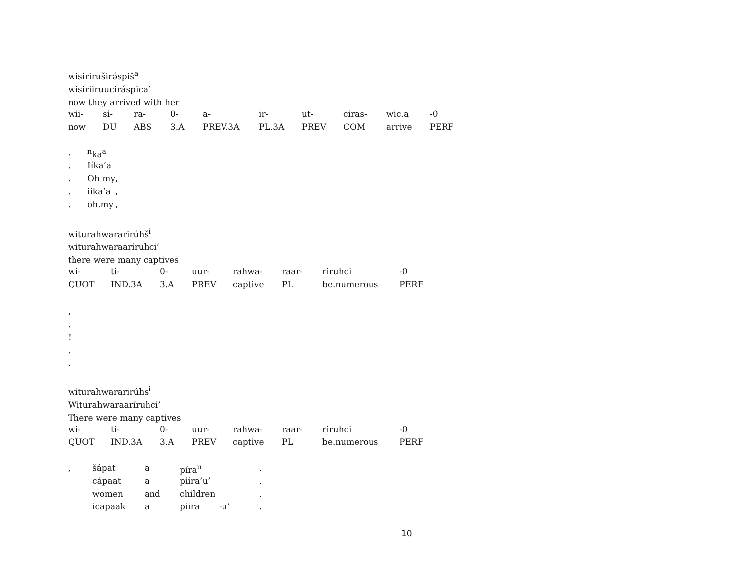wisiriruširə́spiš<sup>a</sup>
wisiriiruuciráspica’
now they arrived with her
| wii- | si- | ra- | 0- | a- | ir- | ut- | ciras- | wic.a | -0 |
| now | DU | ABS | 3.A | PREV.3A | PL.3A | PREV | COM | arrive | PERF |
| . | <sup>n</sup> ka<sup>a</sup> | |
| . | Iíka’a | |
| . | Oh my | , |
| . | iika’a | , |
| . | oh.my | , |
witurahwararirúhš<sup>i</sup>
witurahwaraaríruhci’
there were many captives
| wi- | ti- | 0- | uur- | rahwa- | raar- | riruhci | -0 |
| QUOT | IND.3A | 3.A | PREV | captive | PL | be.numerous | PERF |
,
.
!
.
.
witurahwararirúhs<sup>i</sup>
Witurahwaraaríruhci’
There were many captives
| wi- | ti- | 0- | uur- | rahwa- | raar- | riruhci | -0 |
| QUOT | IND.3A | 3.A | PREV | captive | PL | be.numerous | PERF |
| , | šápat | a | píra<sup>u</sup> | | . |
| | cápaat | a | piíra’u’ | | . |
| | women | and | children | | . |
| | icapaak | a | piira | -u’ | . |
10